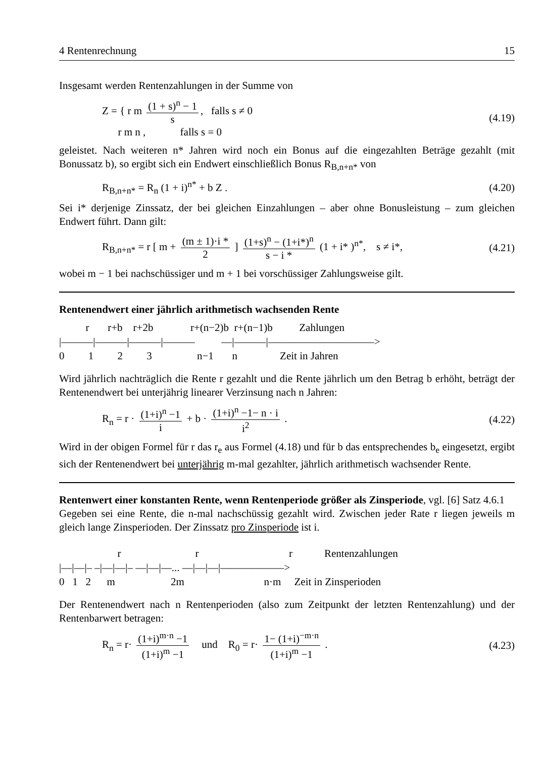4 Rentenrechnung 15
Insgesamt werden Rentenzahlungen in der Summe von
Z = { r m (1 + s)<sup>n</sup> − 1 s, falls s ≠ 0
r m n , falls s = 0
(4.19)
geleistet. Nach weiteren n* Jahren wird noch ein Bonus auf die eingezahlten Beträge gezahlt (mit Bonussatz b), so ergibt sich ein Endwert einschließlich Bonus R<sub>B,n+n*</sub> von
R<sub>B,n+n*</sub> = R<sub>n</sub> (1 + i)<sup>n*</sup> + b Z . (4.20)
Sei i* derjenige Zinssatz, der bei gleichen Einzahlungen – aber ohne Bonusleistung – zum gleichen Endwert führt. Dann gilt:
R<sub>B,n+n*</sub> = r [ m + (m ± 1)·i * 2 ] (1+s)<sup>n</sup> − (1+i*)<sup>n</sup> s − i * (1 + i* )<sup>n*</sup>, s ≠ i*,
(4.21)
wobei m − 1 bei nachschüssiger und m + 1 bei vorschüssiger Zahlungsweise gilt.
Rentenendwert einer jährlich arithmetisch wachsenden Rente
r r+b r+2b r+(n−2)b r+(n−1)b Zahlungen |———|———|———|——— —|———|——————————> 0 1 2 3 n−1 n Zeit in Jahren
Wird jährlich nachträglich die Rente r gezahlt und die Rente jährlich um den Betrag b erhöht, beträgt der Rentenendwert bei unterjährig linearer Verzinsung nach n Jahren:
R<sub>n</sub> = r · (1+i)<sup>n</sup> −1 i + b · (1+i)<sup>n</sup> −1− n · i i<sup>2</sup> .
(4.22)
Wird in der obigen Formel für r das r<sub>e</sub> aus Formel (4.18) und für b das entsprechendes b<sub>e</sub> eingesetzt, ergibt sich der Rentenendwert bei unterjährig m-mal gezahlter, jährlich arithmetisch wachsender Rente.
Rentenwert einer konstanten Rente, wenn Rentenperiode größer als Zinsperiode, vgl. [6] Satz 4.6.1
Gegeben sei eine Rente, die n-mal nachschüssig gezahlt wird. Zwischen jeder Rate r liegen jeweils m gleich lange Zinsperioden. Der Zinssatz pro Zinsperiode ist i.
r r r Rentenzahlungen |—|—|– –|—|—|– —|—|—... —|—|—|——————> 0 1 2 m 2m n·m Zeit in Zinsperioden
Der Rentenendwert nach n Rentenperioden (also zum Zeitpunkt der letzten Rentenzahlung) und der Rentenbarwert betragen:
R<sub>n</sub> = r· (1+i)<sup>m·n</sup> −1 (1+i)<sup>m</sup> −1 und R<sub>0</sub> = r· 1− (1+i)<sup>−m·n</sup> (1+i)<sup>m</sup> −1 .
(4.23)